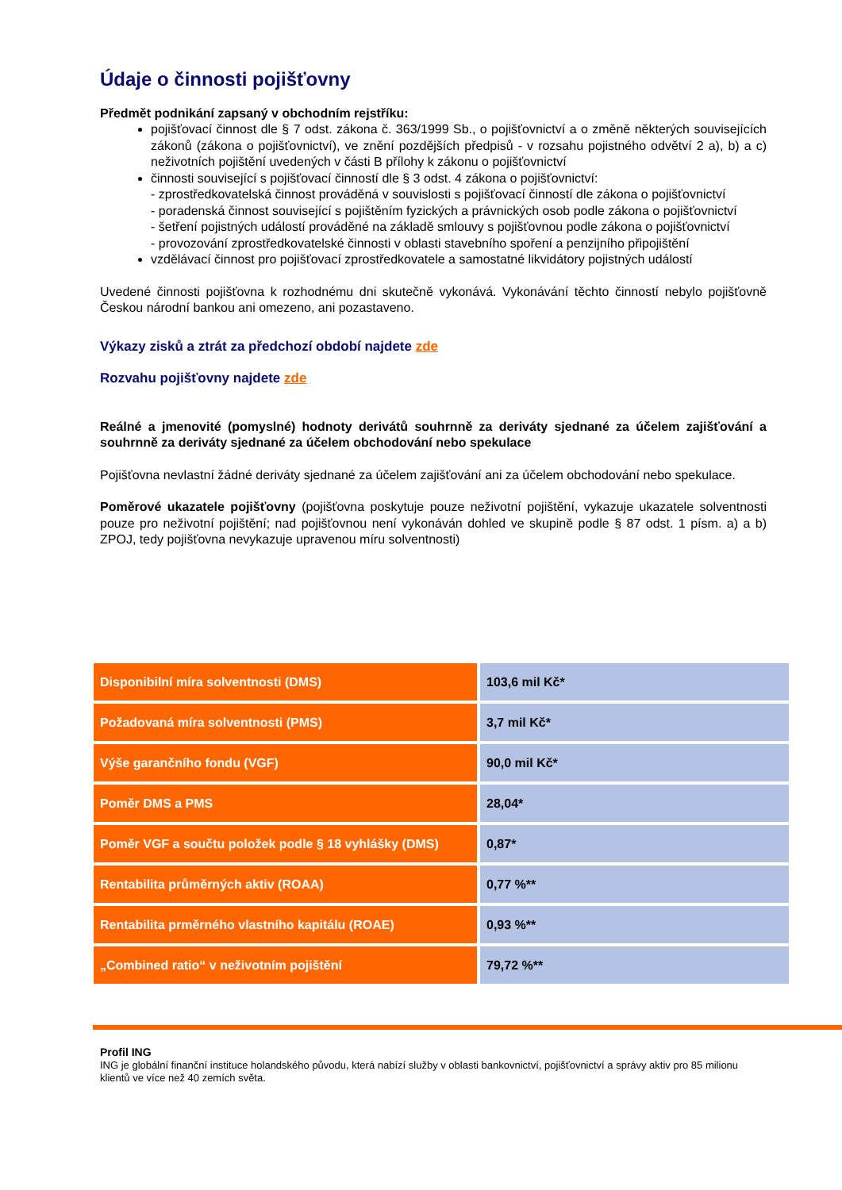Údaje o činnosti pojišťovny
Předmět podnikání zapsaný v obchodním rejstříku:
pojišťovací činnost dle § 7 odst. zákona č. 363/1999 Sb., o pojišťovnictví a o změně některých souvisejících zákonů (zákona o pojišťovnictví), ve znění pozdějších předpisů - v rozsahu pojistného odvětví 2 a), b) a c) neživotních pojištění uvedených v části B přílohy k zákonu o pojišťovnictví
činnosti související s pojišťovací činností dle § 3 odst. 4 zákona o pojišťovnictví:
- zprostředkovatelská činnost prováděná v souvislosti s pojišťovací činností dle zákona o pojišťovnictví
- poradenská činnost související s pojištěním fyzických a právnických osob podle zákona o pojišťovnictví
- šetření pojistných událostí prováděné na základě smlouvy s pojišťovnou podle zákona o pojišťovnictví
- provozování zprostředkovatelské činnosti v oblasti stavebního spoření a penzijního připojištění
vzdělávací činnost pro pojišťovací zprostředkovatele a samostatné likvidátory pojistných událostí
Uvedené činnosti pojišťovna k rozhodnému dni skutečně vykonává. Vykonávání těchto činností nebylo pojišťovně Českou národní bankou ani omezeno, ani pozastaveno.
Výkazy zisků a ztrát za předchozí období najdete zde
Rozvahu pojišťovny najdete zde
Reálné a jmenovité (pomyslné) hodnoty derivátů souhrnně za deriváty sjednané za účelem zajišťování a souhrnně za deriváty sjednané za účelem obchodování nebo spekulace
Pojišťovna nevlastní žádné deriváty sjednané za účelem zajišťování ani za účelem obchodování nebo spekulace.
Poměrové ukazatele pojišťovny (pojišťovna poskytuje pouze neživotní pojištění, vykazuje ukazatele solventnosti pouze pro neživotní pojištění; nad pojišťovnou není vykonáván dohled ve skupině podle § 87 odst. 1 písm. a) a b) ZPOJ, tedy pojišťovna nevykazuje upravenou míru solventnosti)
| Disponibilní míra solventnosti (DMS) | 103,6 mil Kč* |
| Požadovaná míra solventnosti (PMS) | 3,7 mil Kč* |
| Výše garančního fondu (VGF) | 90,0 mil Kč* |
| Poměr DMS a PMS | 28,04* |
| Poměr VGF a součtu položek podle § 18 vyhlášky (DMS) | 0,87* |
| Rentabilita průměrných aktiv (ROAA) | 0,77 %** |
| Rentabilita prměrného vlastního kapitálu (ROAE) | 0,93 %** |
| „Combined ratio“ v neživotním pojištění | 79,72 %** |
Profil ING
ING je globální finanční instituce holandského původu, která nabízí služby v oblasti bankovnictví, pojišťovnictví a správy aktiv pro 85 milionu klientů ve více než 40 zemích světa.